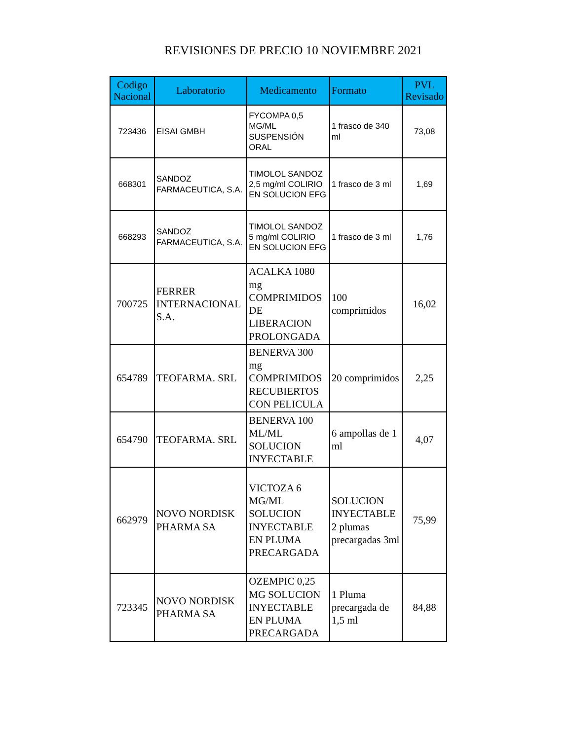REVISIONES DE PRECIO 10 NOVIEMBRE 2021
| Codigo Nacional | Laboratorio | Medicamento | Formato | PVL Revisado |
| --- | --- | --- | --- | --- |
| 723436 | EISAI GMBH | FYCOMPA 0,5 MG/ML SUSPENSIÓN ORAL | 1 frasco de 340 ml | 73,08 |
| 668301 | SANDOZ FARMACEUTICA, S.A. | TIMOLOL SANDOZ 2,5 mg/ml COLIRIO EN SOLUCION EFG | 1 frasco de 3 ml | 1,69 |
| 668293 | SANDOZ FARMACEUTICA, S.A. | TIMOLOL SANDOZ 5 mg/ml COLIRIO EN SOLUCION EFG | 1 frasco de 3 ml | 1,76 |
| 700725 | FERRER INTERNACIONAL S.A. | ACALKA 1080 mg COMPRIMIDOS DE LIBERACION PROLONGADA | 100 comprimidos | 16,02 |
| 654789 | TEOFARMA. SRL | BENERVA 300 mg COMPRIMIDOS RECUBIERTOS CON PELICULA | 20 comprimidos | 2,25 |
| 654790 | TEOFARMA. SRL | BENERVA 100 ML/ML SOLUCION INYECTABLE | 6 ampollas de 1 ml | 4,07 |
| 662979 | NOVO NORDISK PHARMA SA | VICTOZA 6 MG/ML SOLUCION INYECTABLE EN PLUMA PRECARGADA | SOLUCION INYECTABLE 2 plumas precargadas 3ml | 75,99 |
| 723345 | NOVO NORDISK PHARMA SA | OZEMPIC 0,25 MG SOLUCION INYECTABLE EN PLUMA PRECARGADA | 1 Pluma precargada de 1,5 ml | 84,88 |